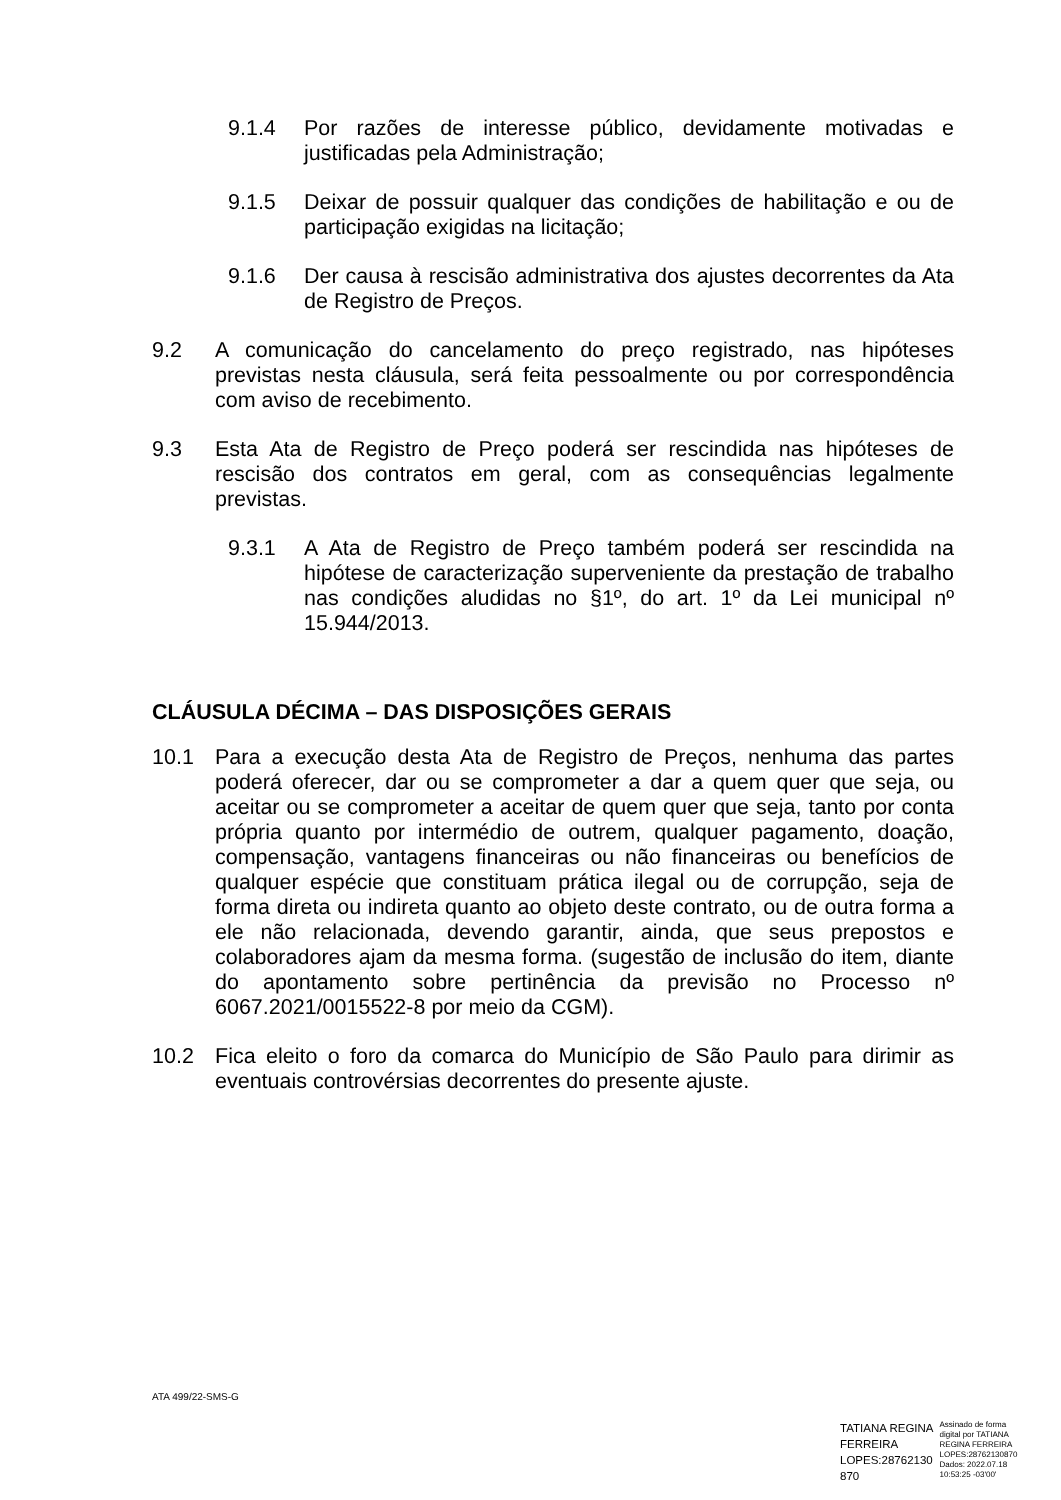9.1.4 Por razões de interesse público, devidamente motivadas e justificadas pela Administração;
9.1.5 Deixar de possuir qualquer das condições de habilitação e ou de participação exigidas na licitação;
9.1.6 Der causa à rescisão administrativa dos ajustes decorrentes da Ata de Registro de Preços.
9.2 A comunicação do cancelamento do preço registrado, nas hipóteses previstas nesta cláusula, será feita pessoalmente ou por correspondência com aviso de recebimento.
9.3 Esta Ata de Registro de Preço poderá ser rescindida nas hipóteses de rescisão dos contratos em geral, com as consequências legalmente previstas.
9.3.1 A Ata de Registro de Preço também poderá ser rescindida na hipótese de caracterização superveniente da prestação de trabalho nas condições aludidas no §1º, do art. 1º da Lei municipal nº 15.944/2013.
CLÁUSULA DÉCIMA – DAS DISPOSIÇÕES GERAIS
10.1 Para a execução desta Ata de Registro de Preços, nenhuma das partes poderá oferecer, dar ou se comprometer a dar a quem quer que seja, ou aceitar ou se comprometer a aceitar de quem quer que seja, tanto por conta própria quanto por intermédio de outrem, qualquer pagamento, doação, compensação, vantagens financeiras ou não financeiras ou benefícios de qualquer espécie que constituam prática ilegal ou de corrupção, seja de forma direta ou indireta quanto ao objeto deste contrato, ou de outra forma a ele não relacionada, devendo garantir, ainda, que seus prepostos e colaboradores ajam da mesma forma. (sugestão de inclusão do item, diante do apontamento sobre pertinência da previsão no Processo nº 6067.2021/0015522-8 por meio da CGM).
10.2 Fica eleito o foro da comarca do Município de São Paulo para dirimir as eventuais controvérsias decorrentes do presente ajuste.
ATA 499/22-SMS-G
TATIANA REGINA
FERREIRA
LOPES:28762130
870
Assinado de forma
digital por TATIANA
REGINA FERREIRA
LOPES:28762130870
Dados: 2022.07.18
10:53:25 -03'00'